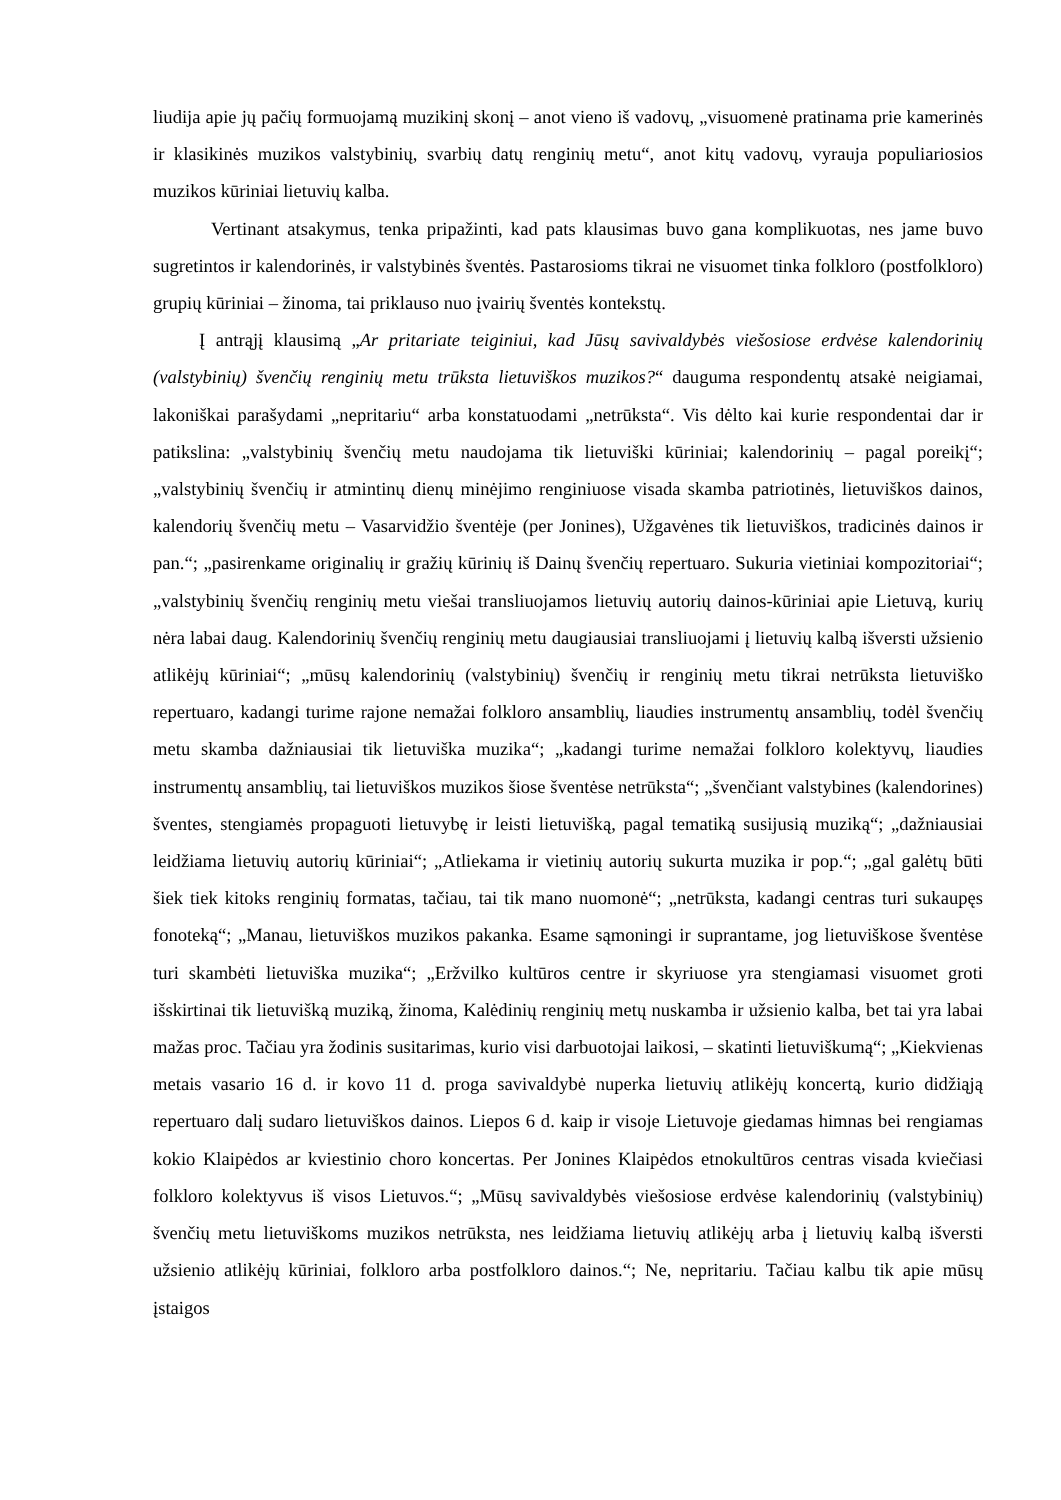liudija apie jų pačių formuojamą muzikinį skonį – anot vieno iš vadovų, „visuomenė pratinama prie kamerinės ir klasikinės muzikos valstybinių, svarbių datų renginių metu“, anot kitų vadovų, vyrauja populiariosios muzikos kūriniai lietuvių kalba.
Vertinant atsakymus, tenka pripažinti, kad pats klausimas buvo gana komplikuotas, nes jame buvo sugretintos ir kalendorinės, ir valstybinės šventės. Pastarosioms tikrai ne visuomet tinka folkloro (postfolkloro) grupių kūriniai – žinoma, tai priklauso nuo įvairių šventės kontekstų.
Į antrąjį klausimą „Ar pritariate teiginiui, kad Jūsų savivaldybės viešosiose erdvėse kalendorinių (valstybinių) švenčių renginių metu trūksta lietuviškos muzikos?“ dauguma respondentų atsakė neigiamai, lakoniškai parašydami „nepritariu“ arba konstatuodami „netrūksta“. Vis dėlto kai kurie respondentai dar ir patikslina: „valstybinių švenčių metu naudojama tik lietuviški kūriniai; kalendorinių – pagal poreikį“; „valstybinių švenčių ir atmintinų dienų minėjimo renginiuose visada skamba patriotinės, lietuviškos dainos, kalendorių švenčių metu – Vasarvidžio šventėje (per Jonines), Užgavėnes tik lietuviškos, tradicinės dainos ir pan.“; „pasirenkame originalių ir gražių kūrinių iš Dainų švenčių repertuaro. Sukuria vietiniai kompozitoriai“; „valstybinių švenčių renginių metu viešai transliuojamos lietuvių autorių dainos-kūriniai apie Lietuvą, kurių nėra labai daug. Kalendorinių švenčių renginių metu daugiausiai transliuojami į lietuvių kalbą išversti užsienio atlikėjų kūriniai“; „mūsų kalendorinių (valstybinių) švenčių ir renginių metu tikrai netrūksta lietuviško repertuaro, kadangi turime rajone nemažai folkloro ansamblių, liaudies instrumentų ansamblių, todėl švenčių metu skamba dažniausiai tik lietuviška muzika“; „kadangi turime nemažai folkloro kolektyvų, liaudies instrumentų ansamblių, tai lietuviškos muzikos šiose šventėse netrūksta“; „švenčiant valstybines (kalendorines) šventes, stengiamės propaguoti lietuvybę ir leisti lietuvišką, pagal tematiką susijusią muziką“; „dažniausiai leidžiama lietuvių autorių kūriniai“; „Atliekama ir vietinių autorių sukurta muzika ir pop.“; „gal galėtų būti šiek tiek kitoks renginių formatas, tačiau, tai tik mano nuomonė“; „netrūksta, kadangi centras turi sukaupęs fonoteką“; „Manau, lietuviškos muzikos pakanka. Esame sąmoningi ir suprantame, jog lietuviškose šventėse turi skambėti lietuviška muzika“; „Eržvilko kultūros centre ir skyriuose yra stengiamasi visuomet groti išskirtinai tik lietuvišką muziką, žinoma, Kalėdinių renginių metų nuskamba ir užsienio kalba, bet tai yra labai mažas proc. Tačiau yra žodinis susitarimas, kurio visi darbuotojai laikosi, – skatinti lietuviškumą“; „Kiekvienas metais vasario 16 d. ir kovo 11 d. proga savivaldybė nuperka lietuvių atlikėjų koncertą, kurio didžiąją repertuaro dalį sudaro lietuviškos dainos. Liepos 6 d. kaip ir visoje Lietuvoje giedamas himnas bei rengiamas kokio Klaipėdos ar kviestinio choro koncertas. Per Jonines Klaipėdos etnokultūros centras visada kviečiasi folkloro kolektyvus iš visos Lietuvos.“; „Mūsų savivaldybės viešosiose erdvėse kalendorinių (valstybinių) švenčių metu lietuviškoms muzikos netrūksta, nes leidžiama lietuvių atlikėjų arba į lietuvių kalbą išversti užsienio atlikėjų kūriniai, folkloro arba postfolkloro dainos.“; Ne, nepritariu. Tačiau kalbu tik apie mūsų įstaigos